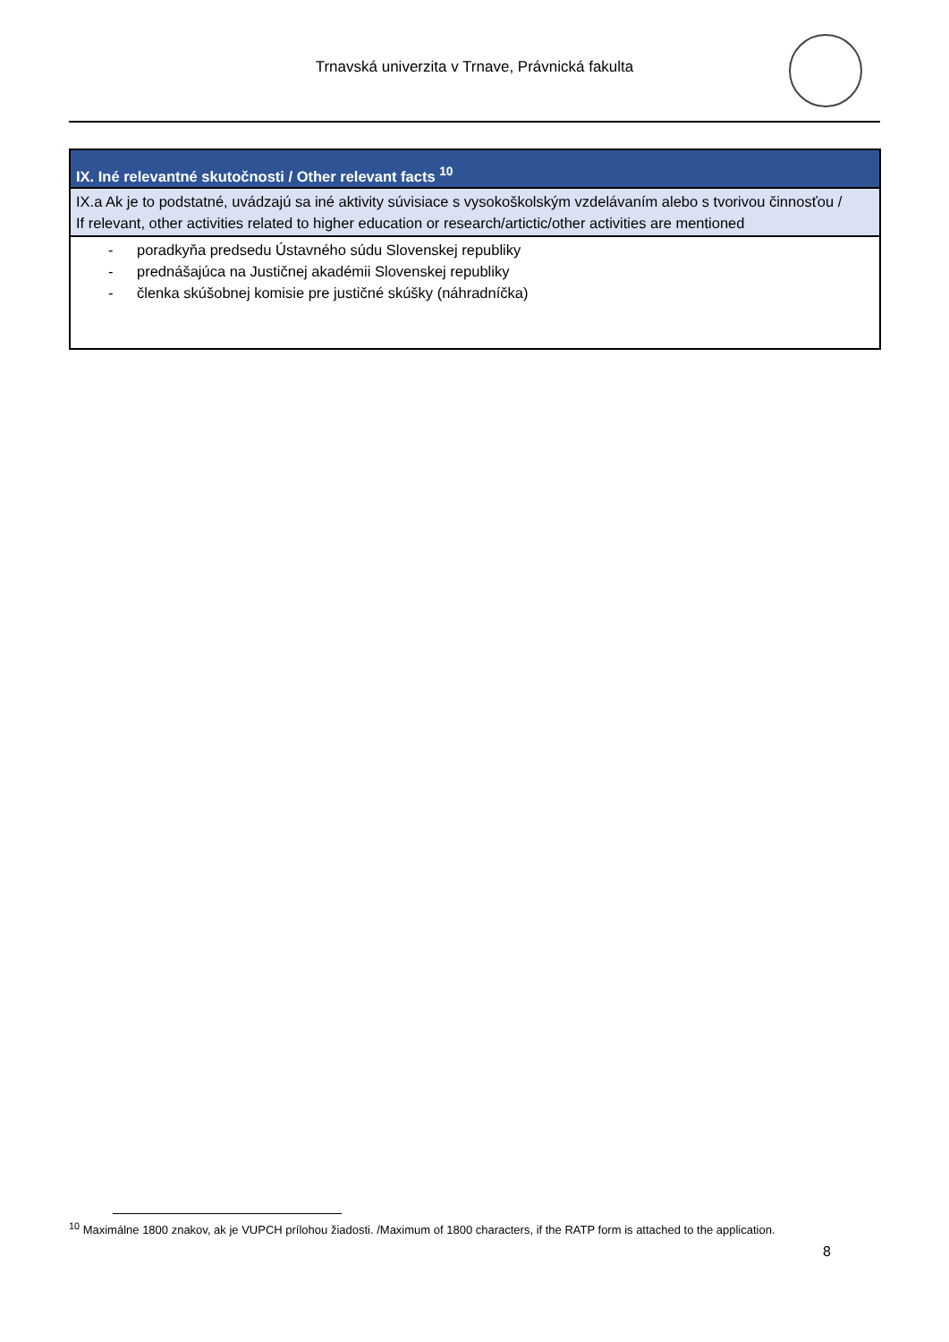Trnavská univerzita v Trnave, Právnická fakulta
| IX. Iné relevantné skutočnosti / Other relevant facts <sup>10</sup> |
| --- |
| IX.a Ak je to podstatné, uvádzajú sa iné aktivity súvisiace s vysokoškolským vzdelávaním alebo s tvorivou činnosťou / If relevant, other activities related to higher education or research/artictic/other activities are mentioned |
| - poradkyňa predsedu Ústavného súdu Slovenskej republiky - prednášajúca na Justičnej akadémii Slovenskej republiky - členka skúšobnej komisie pre justičné skúšky (náhradníčka) |
<sup>10</sup> Maximálne 1800 znakov, ak je VUPCH prílohou žiadosti. /Maximum of 1800 characters, if the RATP form is attached to the application.
8